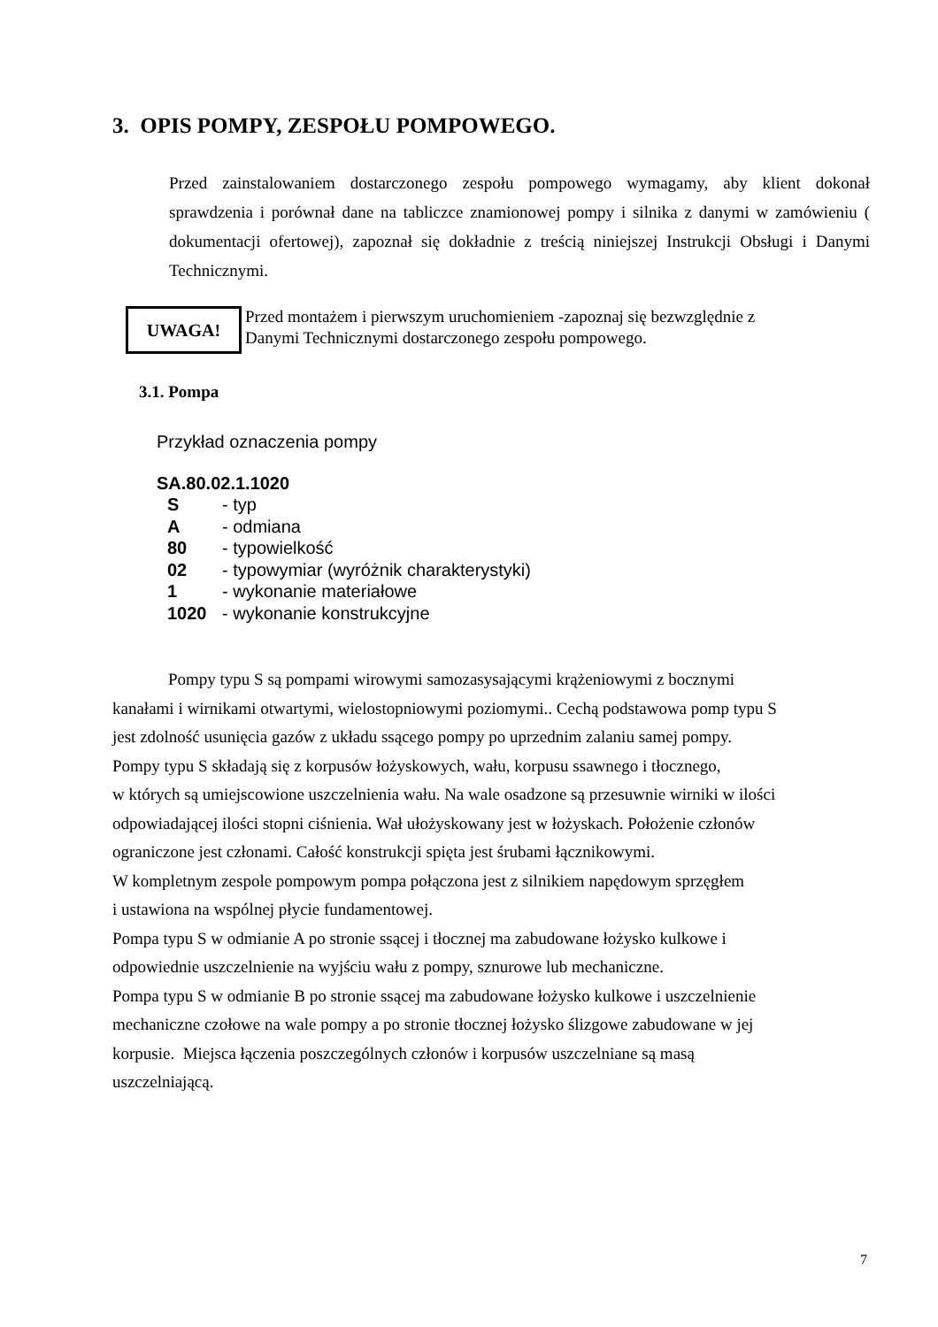3. OPIS POMPY, ZESPOŁU POMPOWEGO.
Przed zainstalowaniem dostarczonego zespołu pompowego wymagamy, aby klient dokonał sprawdzenia i porównał dane na tabliczce znamionowej pompy i silnika z danymi w zamówieniu ( dokumentacji ofertowej), zapoznał się dokładnie z treścią niniejszej Instrukcji Obsługi i Danymi Technicznymi.
UWAGA!
Przed montażem i pierwszym uruchomieniem -zapoznaj się bezwzględnie z
Danymi Technicznymi dostarczonego zespołu pompowego.
3.1. Pompa
Przykład oznaczenia pompy
SA.80.02.1.1020
| S | - typ |
| A | - odmiana |
| 80 | - typowielkość |
| 02 | - typowymiar (wyróżnik charakterystyki) |
| 1 | - wykonanie materiałowe |
| 1020 | - wykonanie konstrukcyjne |
Pompy typu S są pompami wirowymi samozasysającymi krążeniowymi z bocznymi
kanałami i wirnikami otwartymi, wielostopniowymi poziomymi.. Cechą podstawowa pomp typu S
jest zdolność usunięcia gazów z układu ssącego pompy po uprzednim zalaniu samej pompy.
Pompy typu S składają się z korpusów łożyskowych, wału, korpusu ssawnego i tłocznego,
w których są umiejscowione uszczelnienia wału. Na wale osadzone są przesuwnie wirniki w ilości
odpowiadającej ilości stopni ciśnienia. Wał ułożyskowany jest w łożyskach. Położenie członów
ograniczone jest członami. Całość konstrukcji spięta jest śrubami łącznikowymi.
W kompletnym zespole pompowym pompa połączona jest z silnikiem napędowym sprzęgłem
i ustawiona na wspólnej płycie fundamentowej.
Pompa typu S w odmianie A po stronie ssącej i tłocznej ma zabudowane łożysko kulkowe i
odpowiednie uszczelnienie na wyjściu wału z pompy, sznurowe lub mechaniczne.
Pompa typu S w odmianie B po stronie ssącej ma zabudowane łożysko kulkowe i uszczelnienie
mechaniczne czołowe na wale pompy a po stronie tłocznej łożysko ślizgowe zabudowane w jej
korpusie. Miejsca łączenia poszczególnych członów i korpusów uszczelniane są masą
uszczelniającą.
7